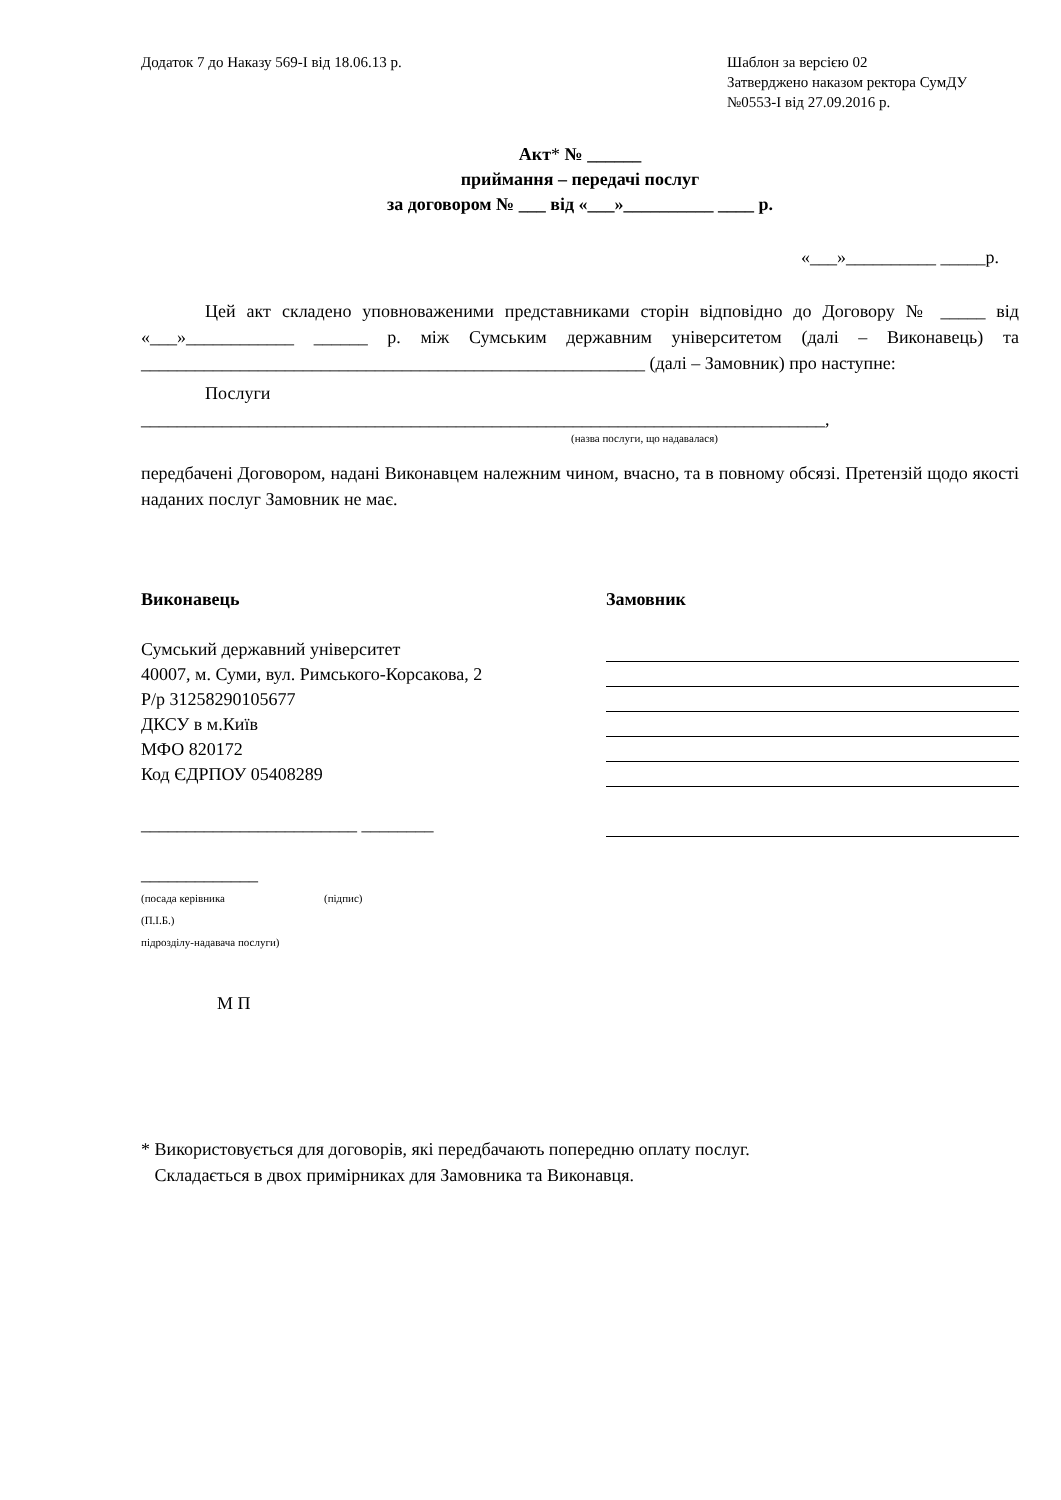Додаток 7 до Наказу 569-І від 18.06.13 р.
Шаблон за версією 02
Затверджено наказом ректора СумДУ
№0553-І від 27.09.2016 р.
Акт* № ______
приймання – передачі послуг
за договором № ___ від «___»__________ ____ р.
«___»__________ _____р.
Цей акт складено уповноваженими представниками сторін відповідно до Договору № _____ від «___»____________ ______ р. між Сумським державним університетом (далі – Виконавець) та ________________________________________________________ (далі – Замовник) про наступне:
Послуги
____________________________________________________________________________,
(назва послуги, що надавалася)
передбачені Договором, надані Виконавцем належним чином, вчасно, та в повному обсязі. Претензій щодо якості наданих послуг Замовник не має.
Виконавець
Сумський державний університет
40007, м. Суми, вул. Римського-Корсакова, 2
Р/р 31258290105677
ДКСУ в м.Київ
МФО 820172
Код ЄДРПОУ 05408289
________________________ ________
_____________
(посада керівника (підпис)
(П.І.Б.)
підрозділу-надавача послуги)
М П
Замовник
* Використовується для договорів, які передбачають попередню оплату послуг.
Складається в двох примірниках для Замовника та Виконавця.